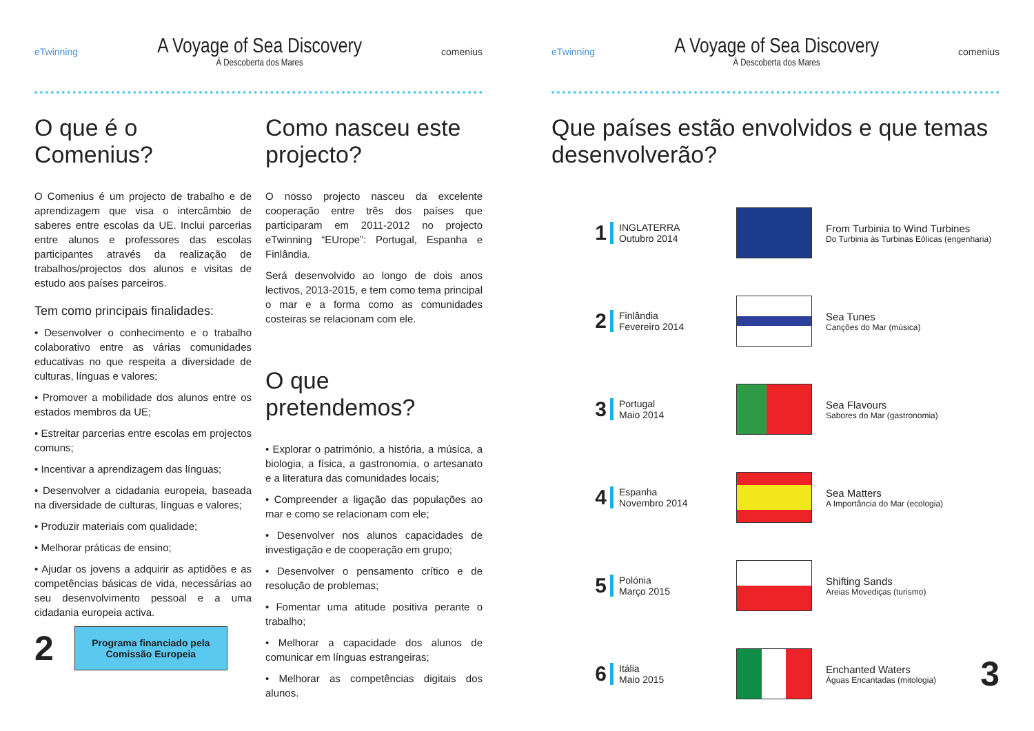eTwinning
A Voyage of Sea Discovery
À Descoberta dos Mares
comenius
O que é o Comenius?
O Comenius é um projecto de trabalho e de aprendizagem que visa o intercâmbio de saberes entre escolas da UE. Inclui parcerias entre alunos e professores das escolas participantes através da realização de trabalhos/projectos dos alunos e visitas de estudo aos países parceiros.
Tem como principais finalidades:
• Desenvolver o conhecimento e o trabalho colaborativo entre as várias comunidades educativas no que respeita a diversidade de culturas, línguas e valores;
• Promover a mobilidade dos alunos entre os estados membros da UE;
• Estreitar parcerias entre escolas em projectos comuns;
• Incentivar a aprendizagem das línguas;
• Desenvolver a cidadania europeia, baseada na diversidade de culturas, línguas e valores;
• Produzir materiais com qualidade;
• Melhorar práticas de ensino;
• Ajudar os jovens a adquirir as aptidões e as competências básicas de vida, necessárias ao seu desenvolvimento pessoal e a uma cidadania europeia activa.
2
Programa financiado pela Comissão Europeia
Como nasceu este projecto?
O nosso projecto nasceu da excelente cooperação entre três dos países que participaram em 2011-2012 no projecto eTwinning “EUrope”: Portugal, Espanha e Finlândia.
Será desenvolvido ao longo de dois anos lectivos, 2013-2015, e tem como tema principal o mar e a forma como as comunidades costeiras se relacionam com ele.
O que pretendemos?
• Explorar o património, a história, a música, a biologia, a física, a gastronomia, o artesanato e a literatura das comunidades locais;
• Compreender a ligação das populações ao mar e como se relacionam com ele;
• Desenvolver nos alunos capacidades de investigação e de cooperação em grupo;
• Desenvolver o pensamento crítico e de resolução de problemas;
• Fomentar uma atitude positiva perante o trabalho;
• Melhorar a capacidade dos alunos de comunicar em línguas estrangeiras;
• Melhorar as competências digitais dos alunos.
eTwinning
A Voyage of Sea Discovery
À Descoberta dos Mares
comenius
Que países estão envolvidos e que temas desenvolverão?
1
INGLATERRA
Outubro 2014
From Turbinia to Wind Turbines
Do Turbinia às Turbinas Eólicas (engenharia)
2
Finlândia
Fevereiro 2014
Sea Tunes
Canções do Mar (música)
3
Portugal
Maio 2014
Sea Flavours
Sabores do Mar (gastronomia)
4
Espanha
Novembro 2014
Sea Matters
A Importância do Mar (ecologia)
5
Polónia
Março 2015
Shifting Sands
Areias Movediças (turismo)
6
Itália
Maio 2015
Enchanted Waters
Águas Encantadas (mitologia)
3